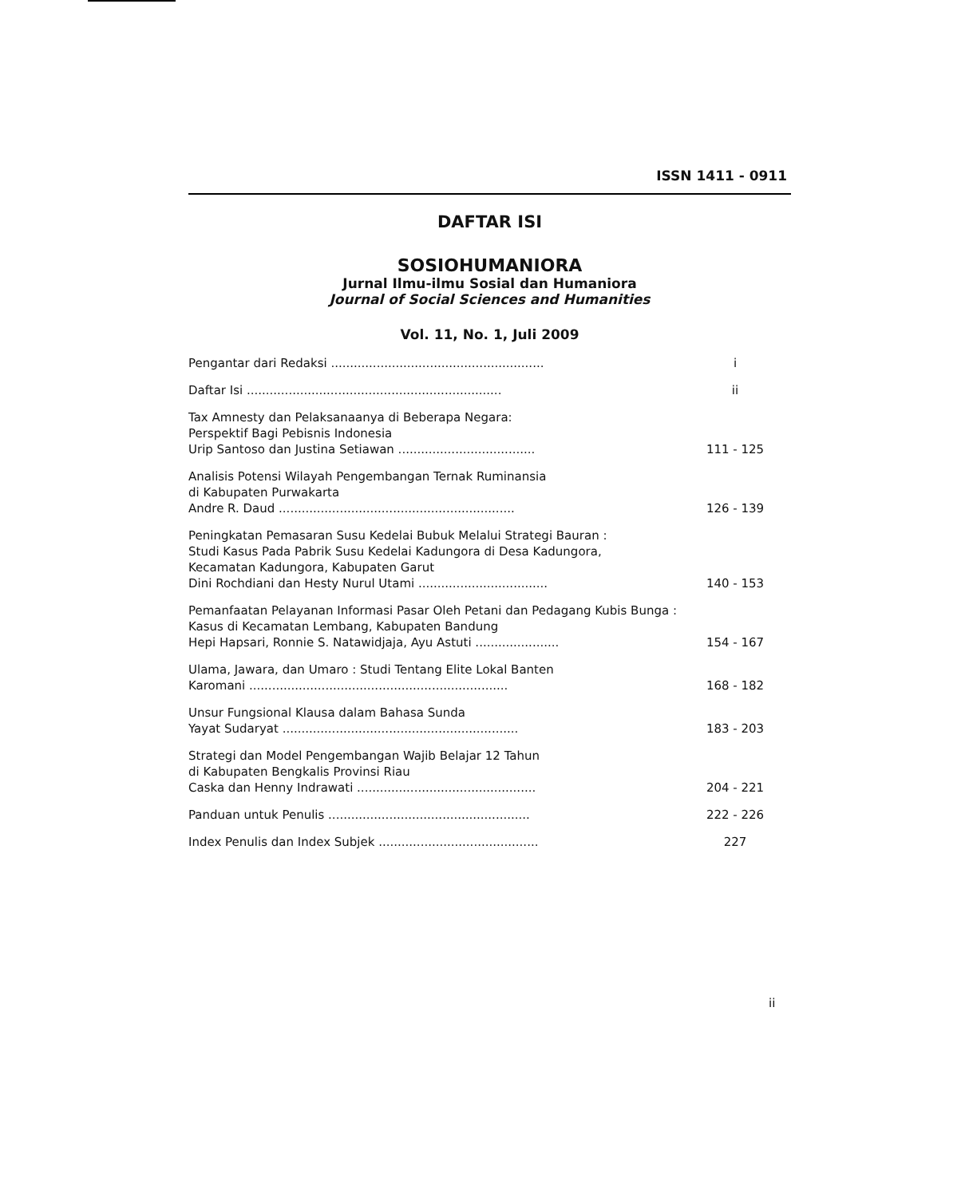ISSN 1411 - 0911
DAFTAR ISI
SOSIOHUMANIORA
Jurnal Ilmu-ilmu Sosial dan Humaniora
Journal of Social Sciences and Humanities
Vol. 11, No. 1, Juli 2009
Pengantar dari Redaksi ........................................................
i
Daftar Isi ...................................................................
ii
Tax Amnesty dan Pelaksanaanya di Beberapa Negara:
Perspektif Bagi Pebisnis Indonesia
Urip Santoso dan Justina Setiawan ....................................
111 - 125
Analisis Potensi Wilayah Pengembangan Ternak Ruminansia
di Kabupaten Purwakarta
Andre R. Daud ..............................................................
126 - 139
Peningkatan Pemasaran Susu Kedelai Bubuk Melalui Strategi Bauran :
Studi Kasus Pada Pabrik Susu Kedelai Kadungora di Desa Kadungora,
Kecamatan Kadungora, Kabupaten Garut
Dini Rochdiani dan Hesty Nurul Utami ..................................
140 - 153
Pemanfaatan Pelayanan Informasi Pasar Oleh Petani dan Pedagang Kubis Bunga : Kasus di Kecamatan Lembang, Kabupaten Bandung
Hepi Hapsari, Ronnie S. Natawidjaja, Ayu Astuti ......................
154 - 167
Ulama, Jawara, dan Umaro : Studi Tentang Elite Lokal Banten
Karomani ....................................................................
168 - 182
Unsur Fungsional Klausa dalam Bahasa Sunda
Yayat Sudaryat ..............................................................
183 - 203
Strategi dan Model Pengembangan Wajib Belajar 12 Tahun
di Kabupaten Bengkalis Provinsi Riau
Caska dan Henny Indrawati ...............................................
204 - 221
Panduan untuk Penulis .....................................................
222 - 226
Index Penulis dan Index Subjek ..........................................
227
ii